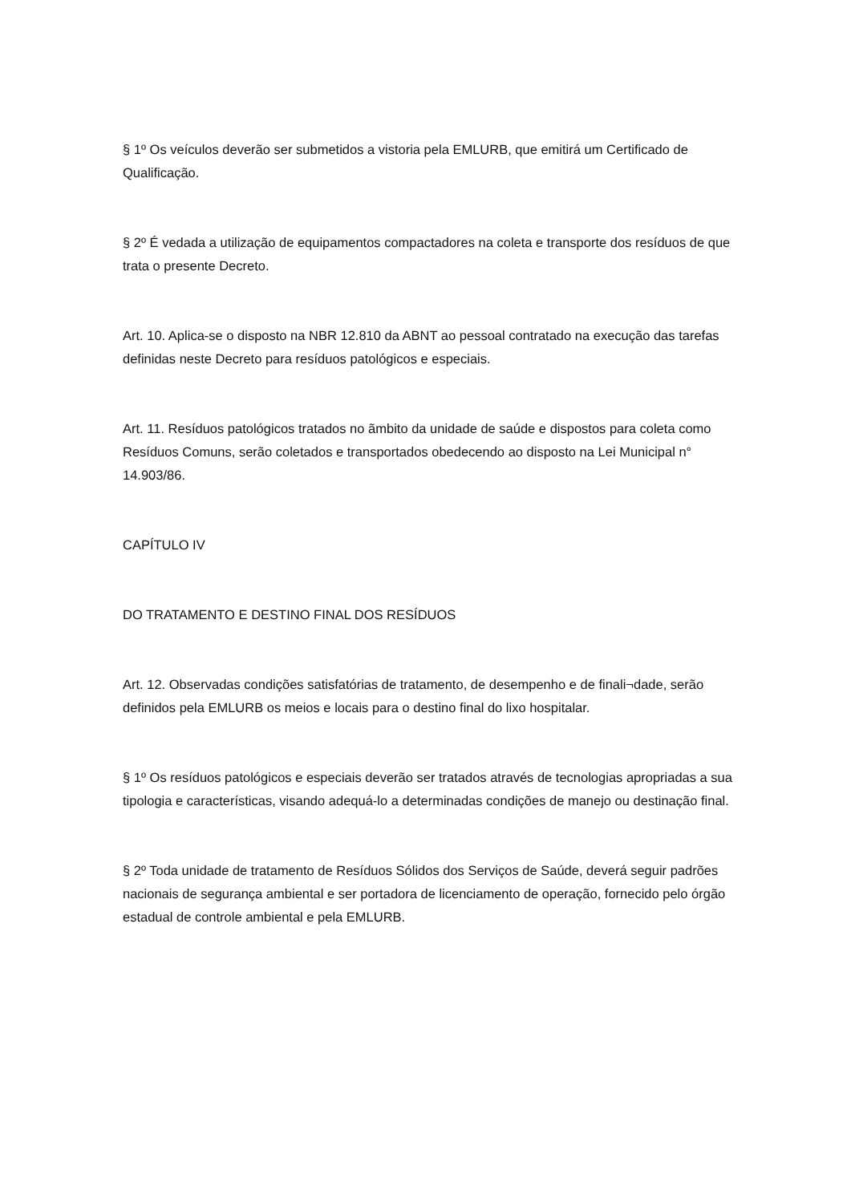§ 1º Os veículos deverão ser submetidos a vistoria pela EMLURB, que emitirá um Certificado de Qualificação.
§ 2º É vedada a utilização de equipamentos compactadores na coleta e transporte dos resíduos de que trata o presente Decreto.
Art. 10. Aplica-se o disposto na NBR 12.810 da ABNT ao pessoal contratado na execução das tarefas definidas neste Decreto para resíduos patológicos e especiais.
Art. 11. Resíduos patológicos tratados no ãmbito da unidade de saúde e dispostos para coleta como Resíduos Comuns, serão coletados e transportados obedecendo ao disposto na Lei Municipal n° 14.903/86.
CAPÍTULO IV
DO TRATAMENTO E DESTINO FINAL DOS RESÍDUOS
Art. 12. Observadas condições satisfatórias de tratamento, de desempenho e de finali¬dade, serão definidos pela EMLURB os meios e locais para o destino final do lixo hospitalar.
§ 1º Os resíduos patológicos e especiais deverão ser tratados através de tecnologias apropriadas a sua tipologia e características, visando adequá-lo a determinadas condições de manejo ou destinação final.
§ 2º Toda unidade de tratamento de Resíduos Sólidos dos Serviços de Saúde, deverá seguir padrões nacionais de segurança ambiental e ser portadora de licenciamento de operação, fornecido pelo órgão estadual de controle ambiental e pela EMLURB.